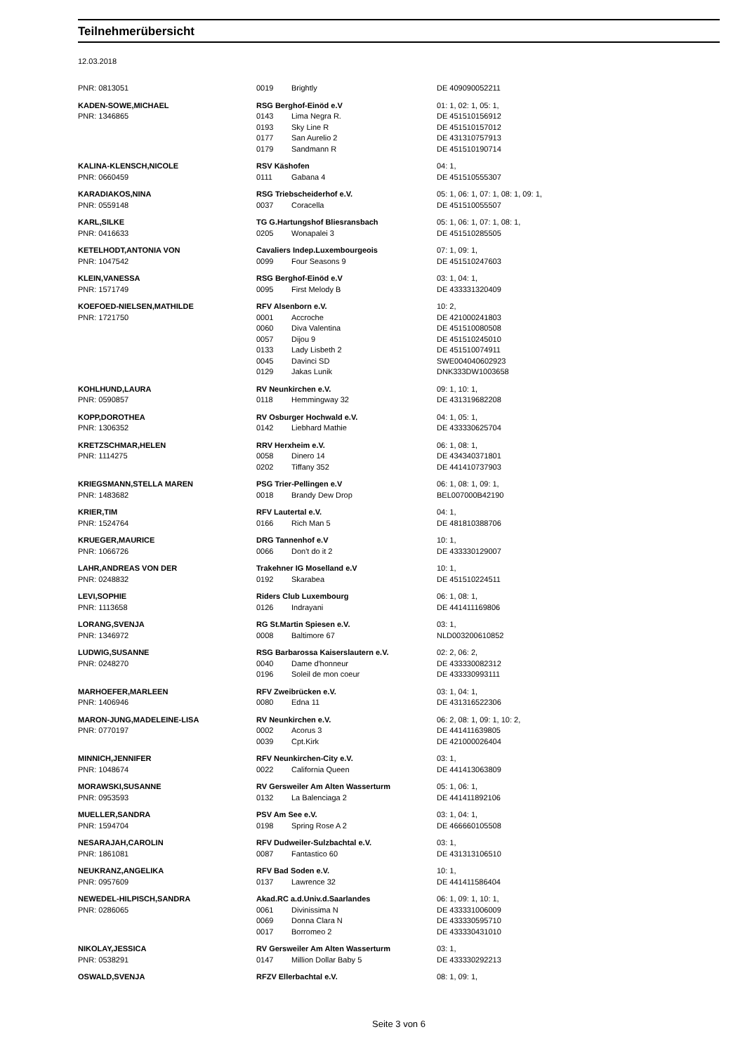Teilnehmerübersicht
12.03.2018
| PNR: 0813051 | 0019 | Brightly | DE 409090052211 |
| KADEN-SOWE,MICHAEL | RSG Berghof-Einöd e.V | | 01: 1, 02: 1, 05: 1, |
| PNR: 1346865 | 0143 | Lima Negra R. | DE 451510156912 |
| | 0193 | Sky Line R | DE 451510157012 |
| | 0177 | San Aurelio 2 | DE 431310757913 |
| | 0179 | Sandmann R | DE 451510190714 |
| KALINA-KLENSCH,NICOLE | RSV Käshofen | | 04: 1, |
| PNR: 0660459 | 0111 | Gabana 4 | DE 451510555307 |
| KARADIAKOS,NINA | RSG Triebscheiderhof e.V. | | 05: 1, 06: 1, 07: 1, 08: 1, 09: 1, |
| PNR: 0559148 | 0037 | Coracella | DE 451510055507 |
| KARL,SILKE | TG G.Hartungshof Bliesransbach | | 05: 1, 06: 1, 07: 1, 08: 1, |
| PNR: 0416633 | 0205 | Wonapalei 3 | DE 451510285505 |
| KETELHODT,ANTONIA VON | Cavaliers Indep.Luxembourgeois | | 07: 1, 09: 1, |
| PNR: 1047542 | 0099 | Four Seasons 9 | DE 451510247603 |
| KLEIN,VANESSA | RSG Berghof-Einöd e.V | | 03: 1, 04: 1, |
| PNR: 1571749 | 0095 | First Melody B | DE 433331320409 |
| KOEFOED-NIELSEN,MATHILDE | RFV Alsenborn e.V. | | 10: 2, |
| PNR: 1721750 | 0001 | Accroche | DE 421000241803 |
| | 0060 | Diva Valentina | DE 451510080508 |
| | 0057 | Dijou 9 | DE 451510245010 |
| | 0133 | Lady Lisbeth 2 | DE 451510074911 |
| | 0045 | Davinci SD | SWE004040602923 |
| | 0129 | Jakas Lunik | DNK333DW1003658 |
| KOHLHUND,LAURA | RV Neunkirchen e.V. | | 09: 1, 10: 1, |
| PNR: 0590857 | 0118 | Hemmingway 32 | DE 431319682208 |
| KOPP,DOROTHEA | RV Osburger Hochwald e.V. | | 04: 1, 05: 1, |
| PNR: 1306352 | 0142 | Liebhard Mathie | DE 433330625704 |
| KRETZSCHMAR,HELEN | RRV Herxheim e.V. | | 06: 1, 08: 1, |
| PNR: 1114275 | 0058 | Dinero 14 | DE 434340371801 |
| | 0202 | Tiffany 352 | DE 441410737903 |
| KRIEGSMANN,STELLA MAREN | PSG Trier-Pellingen e.V | | 06: 1, 08: 1, 09: 1, |
| PNR: 1483682 | 0018 | Brandy Dew Drop | BEL007000B42190 |
| KRIER,TIM | RFV Lautertal e.V. | | 04: 1, |
| PNR: 1524764 | 0166 | Rich Man 5 | DE 481810388706 |
| KRUEGER,MAURICE | DRG Tannenhof e.V | | 10: 1, |
| PNR: 1066726 | 0066 | Don't do it 2 | DE 433330129007 |
| LAHR,ANDREAS VON DER | Trakehner IG Moselland e.V | | 10: 1, |
| PNR: 0248832 | 0192 | Skarabea | DE 451510224511 |
| LEVI,SOPHIE | Riders Club Luxembourg | | 06: 1, 08: 1, |
| PNR: 1113658 | 0126 | Indrayani | DE 441411169806 |
| LORANG,SVENJA | RG St.Martin Spiesen e.V. | | 03: 1, |
| PNR: 1346972 | 0008 | Baltimore 67 | NLD003200610852 |
| LUDWIG,SUSANNE | RSG Barbarossa Kaiserslautern e.V. | | 02: 2, 06: 2, |
| PNR: 0248270 | 0040 | Dame d'honneur | DE 433330082312 |
| | 0196 | Soleil de mon coeur | DE 433330993111 |
| MARHOEFER,MARLEEN | RFV Zweibrücken e.V. | | 03: 1, 04: 1, |
| PNR: 1406946 | 0080 | Edna 11 | DE 431316522306 |
| MARON-JUNG,MADELEINE-LISA | RV Neunkirchen e.V. | | 06: 2, 08: 1, 09: 1, 10: 2, |
| PNR: 0770197 | 0002 | Acorus 3 | DE 441411639805 |
| | 0039 | Cpt.Kirk | DE 421000026404 |
| MINNICH,JENNIFER | RFV Neunkirchen-City e.V. | | 03: 1, |
| PNR: 1048674 | 0022 | California Queen | DE 441413063809 |
| MORAWSKI,SUSANNE | RV Gersweiler Am Alten Wasserturm | | 05: 1, 06: 1, |
| PNR: 0953593 | 0132 | La Balenciaga 2 | DE 441411892106 |
| MUELLER,SANDRA | PSV Am See e.V. | | 03: 1, 04: 1, |
| PNR: 1594704 | 0198 | Spring Rose A 2 | DE 466660105508 |
| NESARAJAH,CAROLIN | RFV Dudweiler-Sulzbachtal e.V. | | 03: 1, |
| PNR: 1861081 | 0087 | Fantastico 60 | DE 431313106510 |
| NEUKRANZ,ANGELIKA | RFV Bad Soden e.V. | | 10: 1, |
| PNR: 0957609 | 0137 | Lawrence 32 | DE 441411586404 |
| NEWEDEL-HILPISCH,SANDRA | Akad.RC a.d.Univ.d.Saarlandes | | 06: 1, 09: 1, 10: 1, |
| PNR: 0286065 | 0061 | Divinissima N | DE 433331006009 |
| | 0069 | Donna Clara N | DE 433330595710 |
| | 0017 | Borromeo 2 | DE 433330431010 |
| NIKOLAY,JESSICA | RV Gersweiler Am Alten Wasserturm | | 03: 1, |
| PNR: 0538291 | 0147 | Million Dollar Baby 5 | DE 433330292213 |
| OSWALD,SVENJA | RFZV Ellerbachtal e.V. | | 08: 1, 09: 1, |
Seite 3 von 6